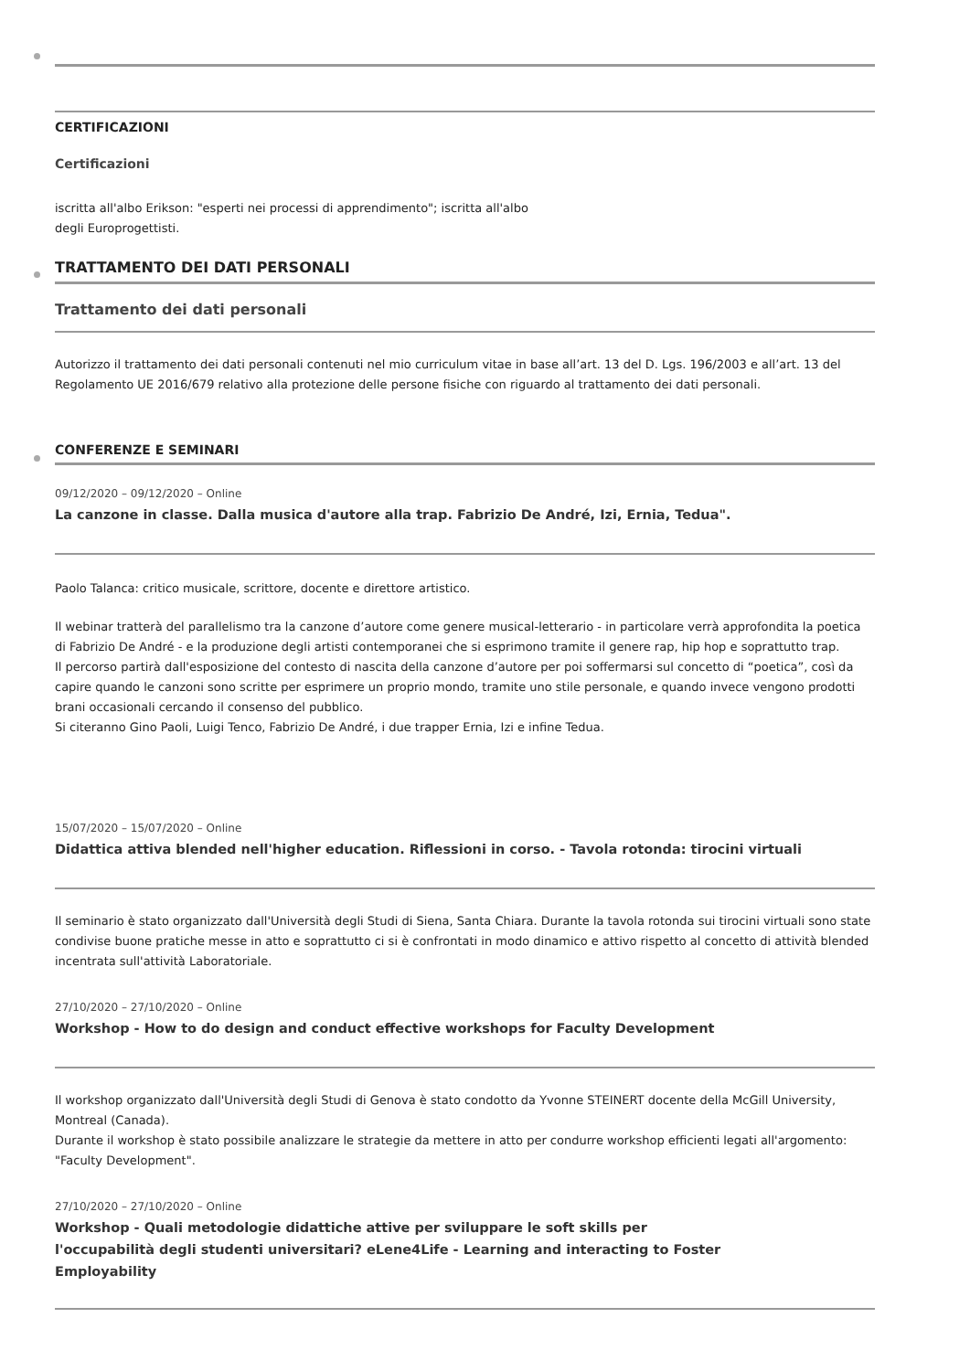CERTIFICAZIONI
Certificazioni
iscritta all'albo Erikson: "esperti nei processi di apprendimento"; iscritta all'albo
degli Europrogettisti.
TRATTAMENTO DEI DATI PERSONALI
Trattamento dei dati personali
Autorizzo il trattamento dei dati personali contenuti nel mio curriculum vitae in base all’art. 13 del D. Lgs. 196/2003 e all’art. 13 del Regolamento UE 2016/679 relativo alla protezione delle persone fisiche con riguardo al trattamento dei dati personali.
CONFERENZE E SEMINARI
09/12/2020 – 09/12/2020 – Online
La canzone in classe. Dalla musica d'autore alla trap. Fabrizio De André, Izi, Ernia, Tedua".
Paolo Talanca: critico musicale, scrittore, docente e direttore artistico.
Il webinar tratterà del parallelismo tra la canzone d’autore come genere musical-letterario - in particolare verrà approfondita la poetica di Fabrizio De André - e la produzione degli artisti contemporanei che si esprimono tramite il genere rap, hip hop e soprattutto trap.
Il percorso partirà dall'esposizione del contesto di nascita della canzone d’autore per poi soffermarsi sul concetto di “poetica”, così da capire quando le canzoni sono scritte per esprimere un proprio mondo, tramite uno stile personale, e quando invece vengono prodotti brani occasionali cercando il consenso del pubblico.
Si citeranno Gino Paoli, Luigi Tenco, Fabrizio De André, i due trapper Ernia, Izi e infine Tedua.
15/07/2020 – 15/07/2020 – Online
Didattica attiva blended nell'higher education. Riflessioni in corso. - Tavola rotonda: tirocini virtuali
Il seminario è stato organizzato dall'Università degli Studi di Siena, Santa Chiara. Durante la tavola rotonda sui tirocini virtuali sono state condivise buone pratiche messe in atto e soprattutto ci si è confrontati in modo dinamico e attivo rispetto al concetto di attività blended incentrata sull'attività Laboratoriale.
27/10/2020 – 27/10/2020 – Online
Workshop - How to do design and conduct effective workshops for Faculty Development
Il workshop organizzato dall'Università degli Studi di Genova è stato condotto da Yvonne STEINERT docente della McGill University, Montreal (Canada).
Durante il workshop è stato possibile analizzare le strategie da mettere in atto per condurre workshop efficienti legati all'argomento: "Faculty Development".
27/10/2020 – 27/10/2020 – Online
Workshop - Quali metodologie didattiche attive per sviluppare le soft skills per
l'occupabilità degli studenti universitari? eLene4Life - Learning and interacting to Foster
Employability